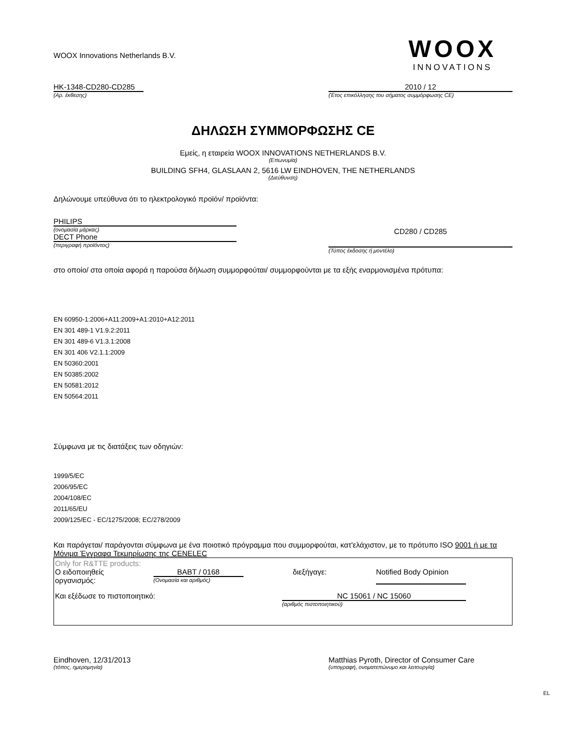WOOX Innovations Netherlands B.V.
WOOX
INNOVATIONS
HK-1348-CD280-CD285
(Αρ. έκθεσης)
2010 / 12
(Έτος επικόλλησης του σήματος συμμόρφωσης CE)
ΔΗΛΩΣΗ ΣΥΜΜΟΡΦΩΣΗΣ CE
Εμείς, η εταιρεία WOOX INNOVATIONS NETHERLANDS B.V.
(Επωνυμία)
BUILDING SFH4, GLASLAAN 2, 5616 LW EINDHOVEN, THE NETHERLANDS
(Διεύθυνση)
Δηλώνουμε υπεύθυνα ότι το ηλεκτρολογικό προϊόν/ προϊόντα:
PHILIPS
(ονομασία μάρκας)
DECT Phone
(περιγραφή προϊόντος)
CD280 / CD285
(Τύπος έκδοσης ή μοντέλο)
στο οποίο/ στα οποία αφορά η παρούσα δήλωση συμμορφούται/ συμμορφούνται με τα εξής εναρμονισμένα πρότυπα:
EN 60950-1:2006+A11:2009+A1:2010+A12:2011
EN 301 489-1 V1.9.2:2011
EN 301 489-6 V1.3.1:2008
EN 301 406 V2.1.1:2009
EN 50360:2001
EN 50385:2002
EN 50581:2012
EN 50564:2011
Σύμφωνα με τις διατάξεις των οδηγιών:
1999/5/EC
2006/95/EC
2004/108/EC
2011/65/EU
2009/125/EC - EC/1275/2008; EC/278/2009
Και παράγεται/ παράγονται σύμφωνα με ένα ποιοτικό πρόγραμμα που συμμορφούται, κατ'ελάχιστον, με το πρότυπο ISO 9001 ή με τα Μόνιμα Έγγραφα Τεκμηρίωσης της CENELEC
Only for R&TTE products:
Ο ειδοποιηθείς
οργανισμός:
BABT / 0168
(Ονομασία και αριθμός)
διεξήγαγε: Notified Body Opinion
Και εξέδωσε το πιστοποιητικό: NC 15061 / NC 15060
(αριθμός πιστοποιητικού)
Eindhoven, 12/31/2013
(τόπος, ημερομηνία)
Matthias Pyroth, Director of Consumer Care
(υπογραφή, ονοματεπώνυμο και λειτουργία)
EL